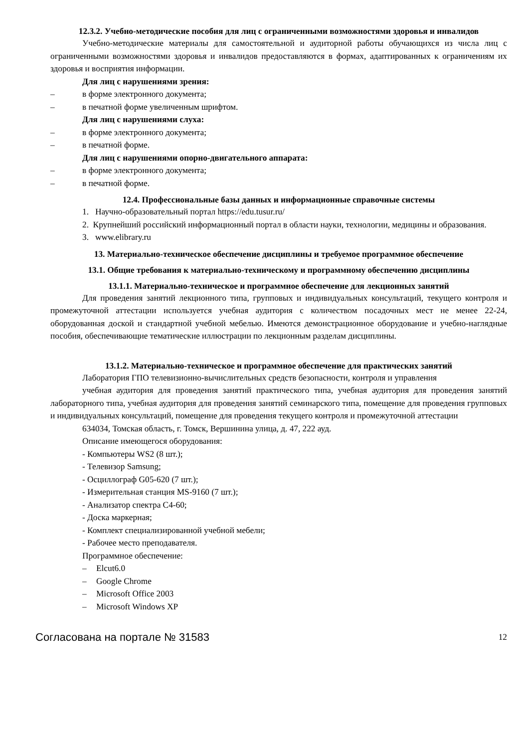12.3.2. Учебно-методические пособия для лиц с ограниченными возможностями здоровья и инвалидов
Учебно-методические материалы для самостоятельной и аудиторной работы обучающихся из числа лиц с ограниченными возможностями здоровья и инвалидов предоставляются в формах, адаптированных к ограничениям их здоровья и восприятия информации.
Для лиц с нарушениями зрения:
– в форме электронного документа;
– в печатной форме увеличенным шрифтом.
Для лиц с нарушениями слуха:
– в форме электронного документа;
– в печатной форме.
Для лиц с нарушениями опорно-двигательного аппарата:
– в форме электронного документа;
– в печатной форме.
12.4. Профессиональные базы данных и информационные справочные системы
1. Научно-образовательный портал https://edu.tusur.ru/
2. Крупнейший российский информационный портал в области науки, технологии, медицины и образования.
3. www.elibrary.ru
13. Материально-техническое обеспечение дисциплины и требуемое программное обеспечение
13.1. Общие требования к материально-техническому и программному обеспечению дисциплины
13.1.1. Материально-техническое и программное обеспечение для лекционных занятий
Для проведения занятий лекционного типа, групповых и индивидуальных консультаций, текущего контроля и промежуточной аттестации используется учебная аудитория с количеством посадочных мест не менее 22-24, оборудованная доской и стандартной учебной мебелью. Имеются демонстрационное оборудование и учебно-наглядные пособия, обеспечивающие тематические иллюстрации по лекционным разделам дисциплины.
13.1.2. Материально-техническое и программное обеспечение для практических занятий
Лаборатория ГПО телевизионно-вычислительных средств безопасности, контроля и управления
учебная аудитория для проведения занятий практического типа, учебная аудитория для проведения занятий лабораторного типа, учебная аудитория для проведения занятий семинарского типа, помещение для проведения групповых и индивидуальных консультаций, помещение для проведения текущего контроля и промежуточной аттестации
634034, Томская область, г. Томск, Вершинина улица, д. 47, 222 ауд.
Описание имеющегося оборудования:
- Компьютеры WS2 (8 шт.);
- Телевизор Samsung;
- Осциллограф G05-620 (7 шт.);
- Измерительная станция MS-9160 (7 шт.);
- Анализатор спектра С4-60;
- Доска маркерная;
- Комплект специализированной учебной мебели;
- Рабочее место преподавателя.
Программное обеспечение:
– Elcut6.0
– Google Chrome
– Microsoft Office 2003
– Microsoft Windows XP
Согласована на портале № 31583 12